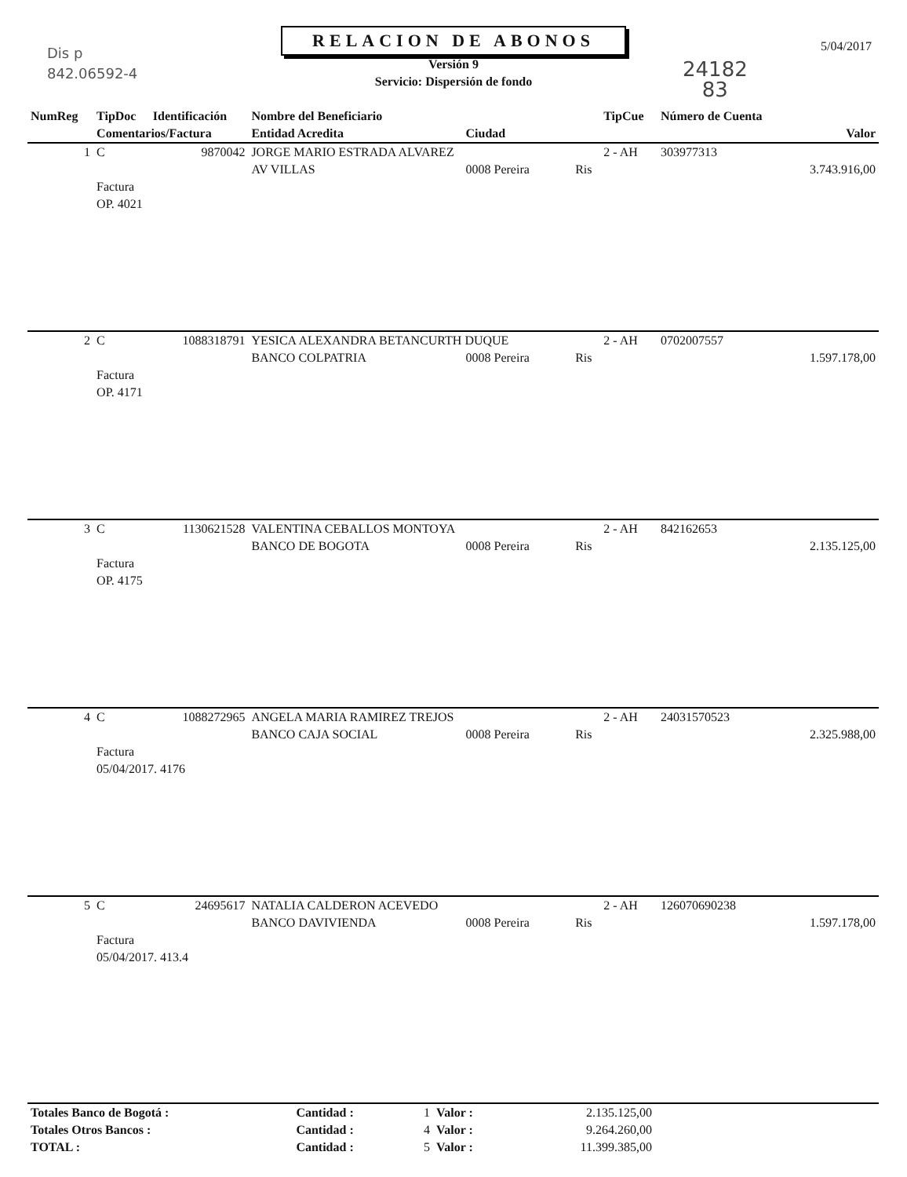Dis p
842.06592-4
24182
83
5/04/2017
RELACION DE ABONOS
Versión 9
Servicio: Dispersión de fondo
| NumReg | TipDoc | Identificación | Nombre del Beneficiario | | | TipCue | Número de Cuenta | |
| --- | --- | --- | --- | --- | --- | --- | --- | --- |
| | Comentarios/Factura | | Entidad Acredita | Ciudad | | | | Valor |
| 1 | C | 9870042 | JORGE MARIO ESTRADA ALVAREZ | | | 2 - AH | 303977313 | |
| | | | AV VILLAS | 0008 Pereira | Ris | | | 3.743.916,00 |
| | Factura OP. 4021 | | | | | | | |
| 2 | C | 1088318791 | YESICA ALEXANDRA BETANCURTH DUQUE | | | 2 - AH | 0702007557 | |
| | | | BANCO COLPATRIA | 0008 Pereira | Ris | | | 1.597.178,00 |
| | Factura OP. 4171 | | | | | | | |
| 3 | C | 1130621528 | VALENTINA CEBALLOS MONTOYA | | | 2 - AH | 842162653 | |
| | | | BANCO DE BOGOTA | 0008 Pereira | Ris | | | 2.135.125,00 |
| | Factura OP. 4175 | | | | | | | |
| 4 | C | 1088272965 | ANGELA MARIA RAMIREZ TREJOS | | | 2 - AH | 24031570523 | |
| | | | BANCO CAJA SOCIAL | 0008 Pereira | Ris | | | 2.325.988,00 |
| | Factura 05/04/2017. 4176 | | | | | | | |
| 5 | C | 24695617 | NATALIA CALDERON ACEVEDO | | | 2 - AH | 126070690238 | |
| | | | BANCO DAVIVIENDA | 0008 Pereira | Ris | | | 1.597.178,00 |
| | Factura 05/04/2017. 413.4 | | | | | | | |
| Totales Banco de Bogotá : | Cantidad : | 1 | Valor : | 2.135.125,00 |
| Totales Otros Bancos : | Cantidad : | 4 | Valor : | 9.264.260,00 |
| TOTAL : | Cantidad : | 5 | Valor : | 11.399.385,00 |